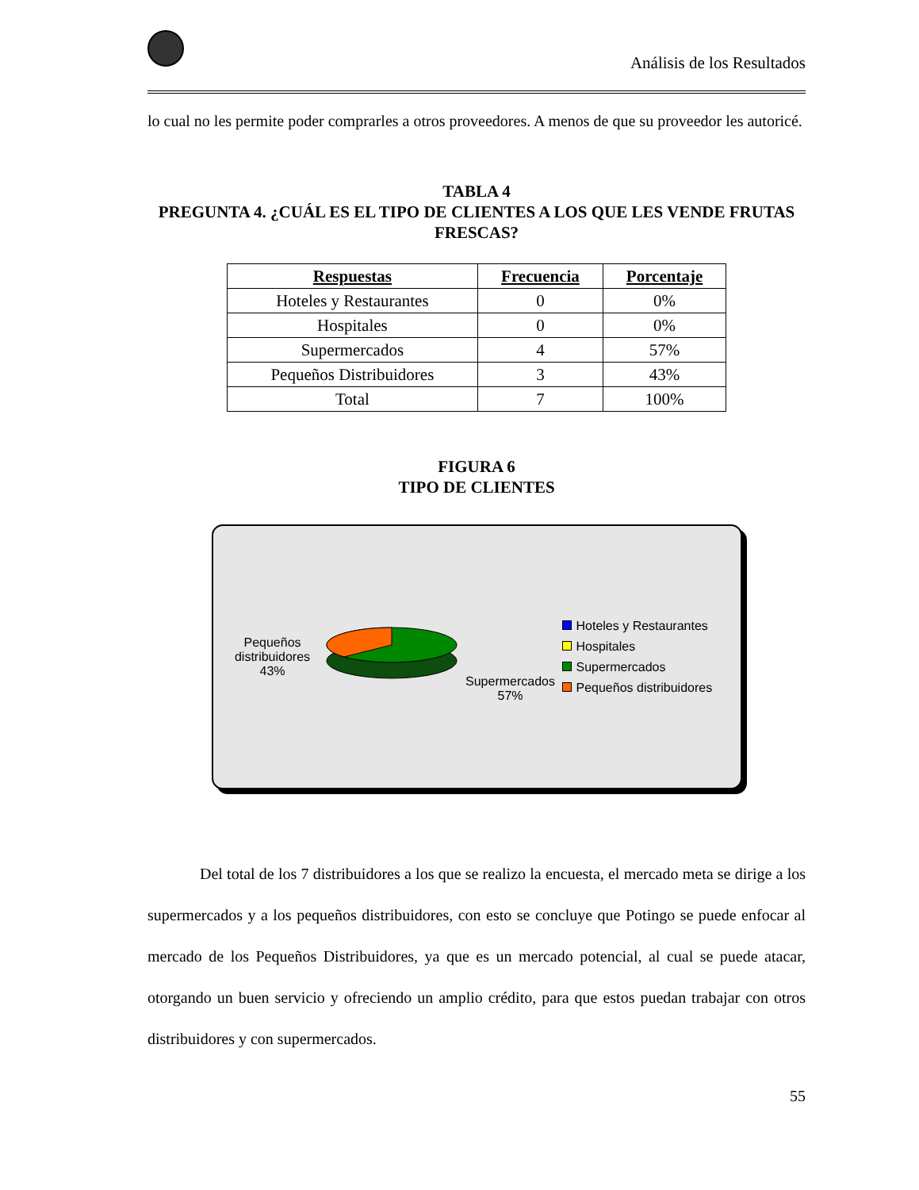Análisis de los Resultados
lo cual no les permite poder comprarles a otros proveedores. A menos de que su proveedor les autoricé.
TABLA 4
PREGUNTA 4. ¿CUÁL ES EL TIPO DE CLIENTES A LOS QUE LES VENDE FRUTAS FRESCAS?
| Respuestas | Frecuencia | Porcentaje |
| --- | --- | --- |
| Hoteles y Restaurantes | 0 | 0% |
| Hospitales | 0 | 0% |
| Supermercados | 4 | 57% |
| Pequeños Distribuidores | 3 | 43% |
| Total | 7 | 100% |
FIGURA 6
TIPO DE CLIENTES
Pequeños distribuidores 43%
Supermercados 57%
Hoteles y Restaurantes
Hospitales
Supermercados
Pequeños distribuidores
Del total de los 7 distribuidores a los que se realizo la encuesta, el mercado meta se dirige a los supermercados y a los pequeños distribuidores, con esto se concluye que Potingo se puede enfocar al mercado de los Pequeños Distribuidores, ya que es un mercado potencial, al cual se puede atacar, otorgando un buen servicio y ofreciendo un amplio crédito, para que estos puedan trabajar con otros distribuidores y con supermercados.
55